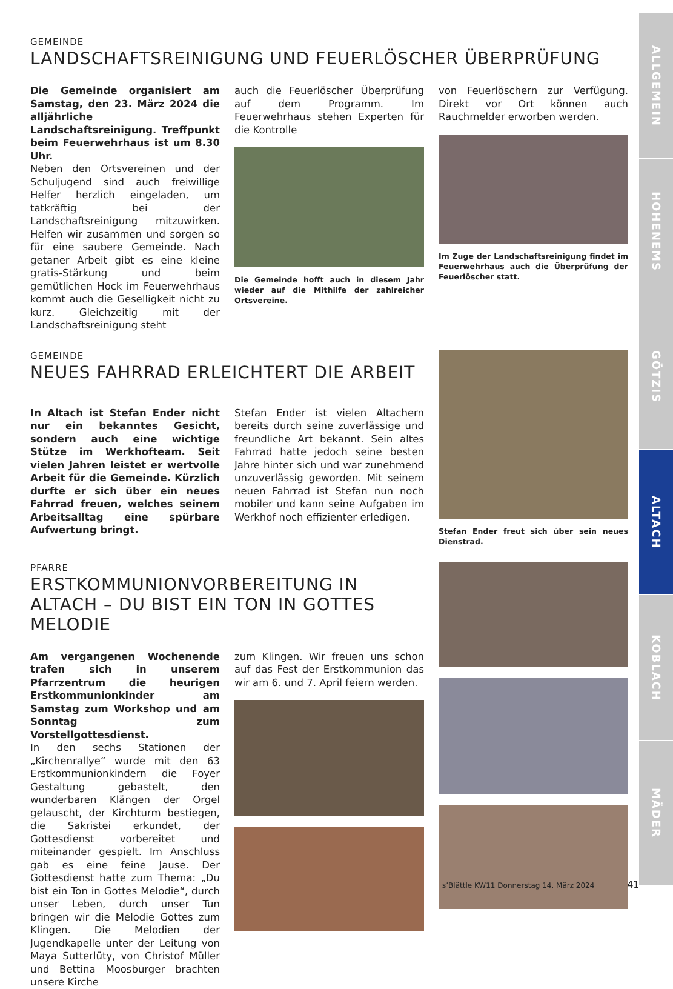GEMEINDE
LANDSCHAFTSREINIGUNG UND FEUERLÖSCHER ÜBERPRÜFUNG
Die Gemeinde organisiert am Samstag, den 23. März 2024 die alljährliche Landschaftsreinigung. Treffpunkt beim Feuerwehrhaus ist um 8.30 Uhr.
Neben den Ortsvereinen und der Schuljugend sind auch freiwillige Helfer herzlich eingeladen, um tatkräftig bei der Landschaftsreinigung mitzuwirken. Helfen wir zusammen und sorgen so für eine saubere Gemeinde. Nach getaner Arbeit gibt es eine kleine gratis-Stärkung und beim gemütlichen Hock im Feuerwehrhaus kommt auch die Geselligkeit nicht zu kurz. Gleichzeitig mit der Landschaftsreinigung steht
auch die Feuerlöscher Überprüfung auf dem Programm. Im Feuerwehrhaus stehen Experten für die Kontrolle
Die Gemeinde hofft auch in diesem Jahr wieder auf die Mithilfe der zahlreicher Ortsvereine.
von Feuerlöschern zur Verfügung. Direkt vor Ort können auch Rauchmelder erworben werden.
Im Zuge der Landschaftsreinigung findet im Feuerwehrhaus auch die Überprüfung der Feuerlöscher statt.
GEMEINDE
NEUES FAHRRAD ERLEICHTERT DIE ARBEIT
In Altach ist Stefan Ender nicht nur ein bekanntes Gesicht, sondern auch eine wichtige Stütze im Werkhofteam. Seit vielen Jahren leistet er wertvolle Arbeit für die Gemeinde. Kürzlich durfte er sich über ein neues Fahrrad freuen, welches seinem Arbeitsalltag eine spürbare Aufwertung bringt.
Stefan Ender ist vielen Altachern bereits durch seine zuverlässige und freundliche Art bekannt. Sein altes Fahrrad hatte jedoch seine besten Jahre hinter sich und war zunehmend unzuverlässig geworden. Mit seinem neuen Fahrrad ist Stefan nun noch mobiler und kann seine Aufgaben im Werkhof noch effizienter erledigen.
Stefan Ender freut sich über sein neues Dienstrad.
PFARRE
ERSTKOMMUNIONVORBEREITUNG IN ALTACH – DU BIST EIN TON IN GOTTES MELODIE
Am vergangenen Wochenende trafen sich in unserem Pfarrzentrum die heurigen Erstkommunionkinder am Samstag zum Workshop und am Sonntag zum Vorstellgottesdienst.
In den sechs Stationen der „Kirchenrallye“ wurde mit den 63 Erstkommunionkindern die Foyer Gestaltung gebastelt, den wunderbaren Klängen der Orgel gelauscht, der Kirchturm bestiegen, die Sakristei erkundet, der Gottesdienst vorbereitet und miteinander gespielt. Im Anschluss gab es eine feine Jause. Der Gottesdienst hatte zum Thema: „Du bist ein Ton in Gottes Melodie“, durch unser Leben, durch unser Tun bringen wir die Melodie Gottes zum Klingen. Die Melodien der Jugendkapelle unter der Leitung von Maya Sutterlüty, von Christof Müller und Bettina Moosburger brachten unsere Kirche
zum Klingen. Wir freuen uns schon auf das Fest der Erstkommunion das wir am 6. und 7. April feiern werden.
ALLGEMEIN
HOHENEMS
GÖTZIS
ALTACH
KOBLACH
MÄDER
s’Blättle KW11 Donnerstag 14. März 2024 41